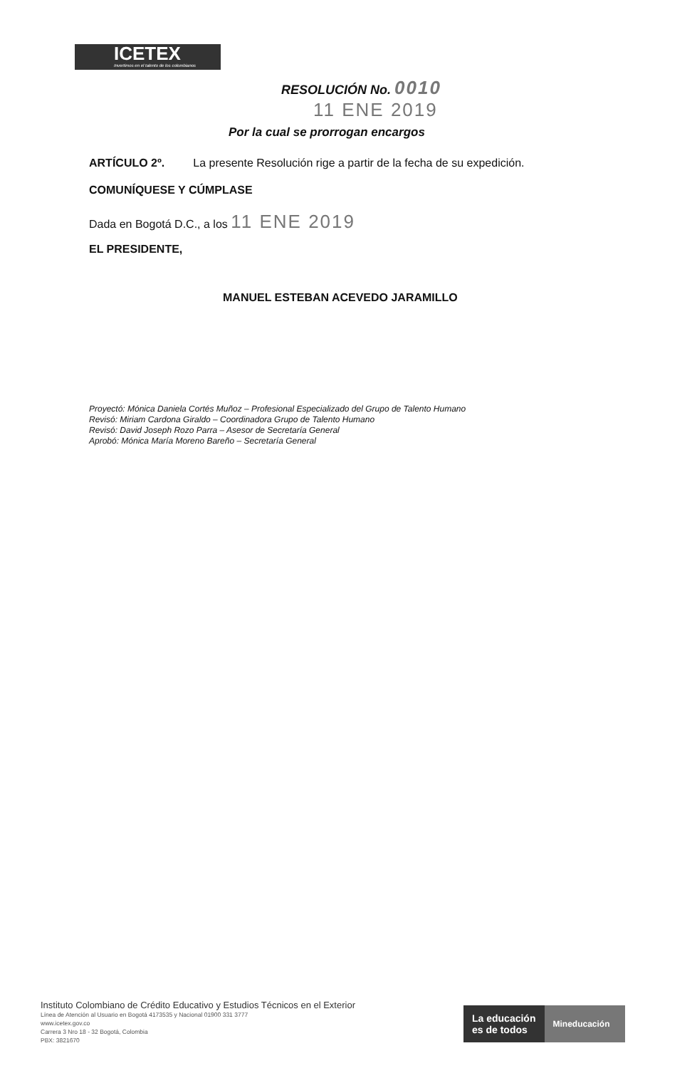ICETEX
Invertimos en el talento de los colombianos
RESOLUCIÓN No. 0010
11 ENE 2019
Por la cual se prorrogan encargos
ARTÍCULO 2º. La presente Resolución rige a partir de la fecha de su expedición.
COMUNÍQUESE Y CÚMPLASE
Dada en Bogotá D.C., a los 11 ENE 2019
EL PRESIDENTE,
MANUEL ESTEBAN ACEVEDO JARAMILLO
Proyectó: Mónica Daniela Cortés Muñoz – Profesional Especializado del Grupo de Talento Humano
Revisó: Miriam Cardona Giraldo – Coordinadora Grupo de Talento Humano
Revisó: David Joseph Rozo Parra – Asesor de Secretaría General
Aprobó: Mónica María Moreno Bareño – Secretaría General
Instituto Colombiano de Crédito Educativo y Estudios Técnicos en el Exterior
Línea de Atención al Usuario en Bogotá 4173535 y Nacional 01900 331 3777
www.icetex.gov.co
Carrera 3 Nro 18 - 32 Bogotá, Colombia
PBX: 3821670
La educación
es de todos
Mineducación